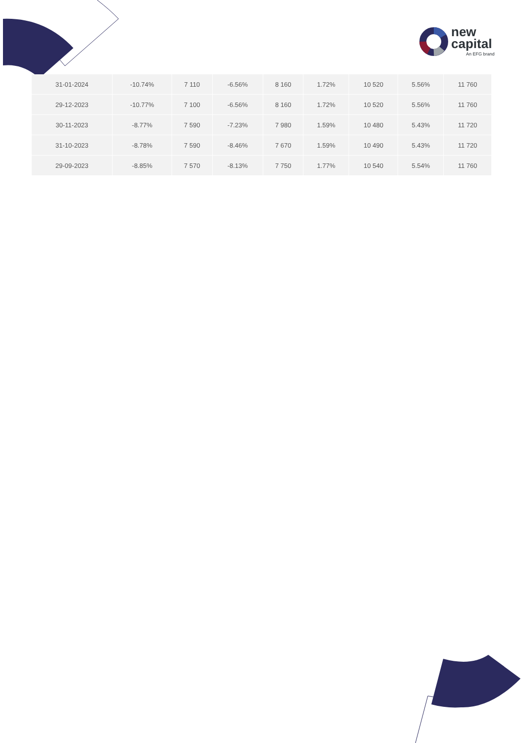new
capital
An EFG brand
| 31-01-2024 | -10.74% | 7 110 | -6.56% | 8 160 | 1.72% | 10 520 | 5.56% | 11 760 |
| 29-12-2023 | -10.77% | 7 100 | -6.56% | 8 160 | 1.72% | 10 520 | 5.56% | 11 760 |
| 30-11-2023 | -8.77% | 7 590 | -7.23% | 7 980 | 1.59% | 10 480 | 5.43% | 11 720 |
| 31-10-2023 | -8.78% | 7 590 | -8.46% | 7 670 | 1.59% | 10 490 | 5.43% | 11 720 |
| 29-09-2023 | -8.85% | 7 570 | -8.13% | 7 750 | 1.77% | 10 540 | 5.54% | 11 760 |